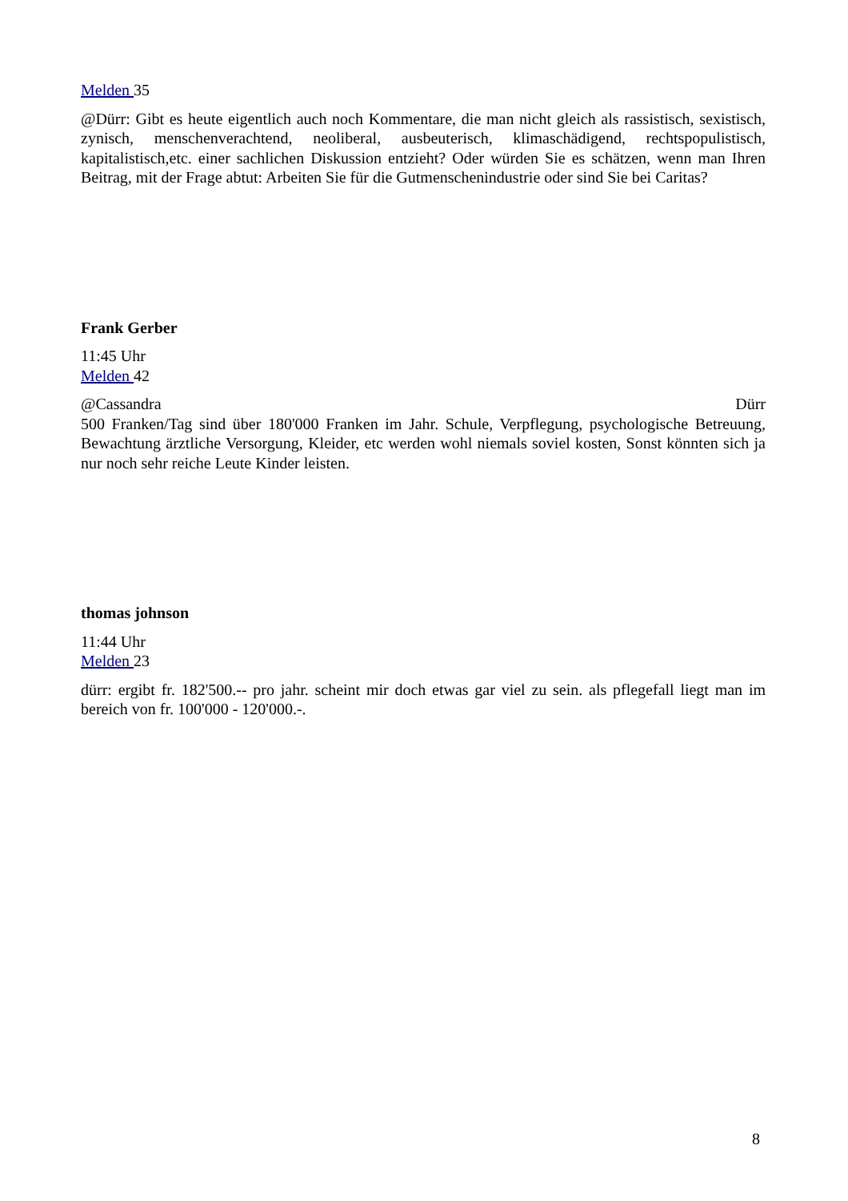Melden 35
@Dürr: Gibt es heute eigentlich auch noch Kommentare, die man nicht gleich als rassistisch, sexistisch, zynisch, menschenverachtend, neoliberal, ausbeuterisch, klimaschädigend, rechtspopulistisch, kapitalistisch,etc. einer sachlichen Diskussion entzieht? Oder würden Sie es schätzen, wenn man Ihren Beitrag, mit der Frage abtut: Arbeiten Sie für die Gutmenschenindustrie oder sind Sie bei Caritas?
Frank Gerber
11:45 Uhr
Melden 42
@Cassandra Dürr
500 Franken/Tag sind über 180'000 Franken im Jahr. Schule, Verpflegung, psychologische Betreuung, Bewachtung ärztliche Versorgung, Kleider, etc werden wohl niemals soviel kosten, Sonst könnten sich ja nur noch sehr reiche Leute Kinder leisten.
thomas johnson
11:44 Uhr
Melden 23
dürr: ergibt fr. 182'500.-- pro jahr. scheint mir doch etwas gar viel zu sein. als pflegefall liegt man im bereich von fr. 100'000 - 120'000.-.
8